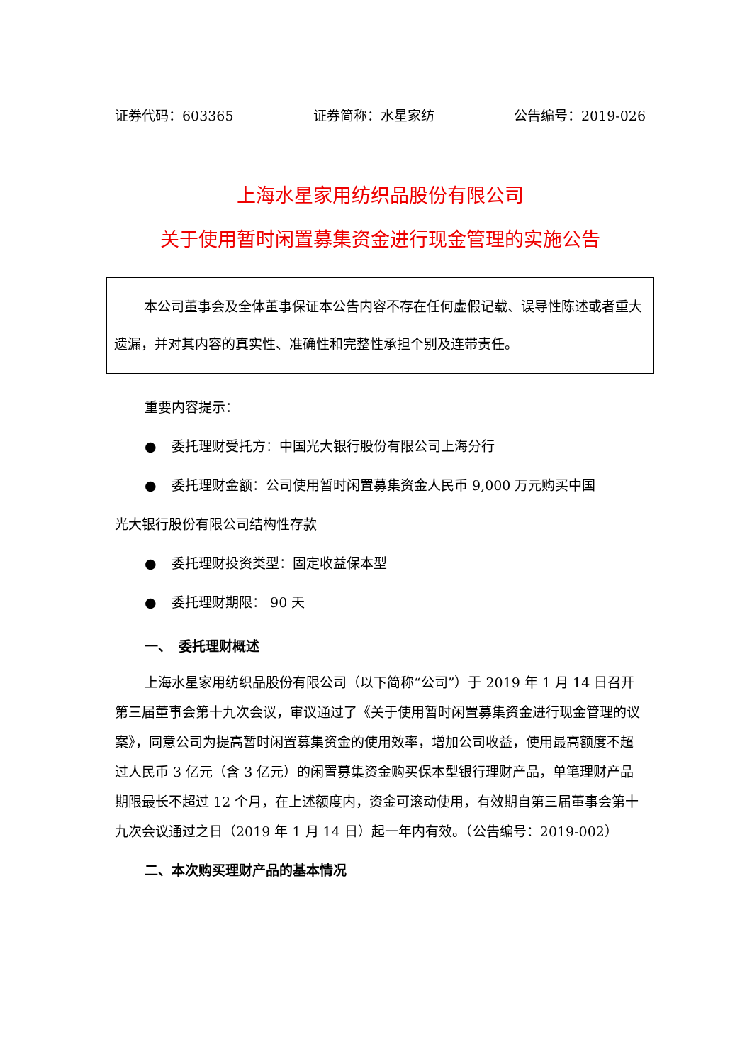证券代码：603365 证券简称：水星家纺 公告编号：2019-026
上海水星家用纺织品股份有限公司
关于使用暂时闲置募集资金进行现金管理的实施公告
本公司董事会及全体董事保证本公告内容不存在任何虚假记载、误导性陈述或者重大遗漏，并对其内容的真实性、准确性和完整性承担个别及连带责任。
重要内容提示：
● 委托理财受托方：中国光大银行股份有限公司上海分行
● 委托理财金额：公司使用暂时闲置募集资金人民币 9,000 万元购买中国
光大银行股份有限公司结构性存款
● 委托理财投资类型：固定收益保本型
● 委托理财期限： 90 天
一、　委托理财概述
上海水星家用纺织品股份有限公司（以下简称“公司”）于 2019 年 1 月 14 日召开第三届董事会第十九次会议，审议通过了《关于使用暂时闲置募集资金进行现金管理的议案》，同意公司为提高暂时闲置募集资金的使用效率，增加公司收益，使用最高额度不超过人民币 3 亿元（含 3 亿元）的闲置募集资金购买保本型银行理财产品，单笔理财产品期限最长不超过 12 个月，在上述额度内，资金可滚动使用，有效期自第三届董事会第十九次会议通过之日（2019 年 1 月 14 日）起一年内有效。（公告编号：2019-002）
二、本次购买理财产品的基本情况